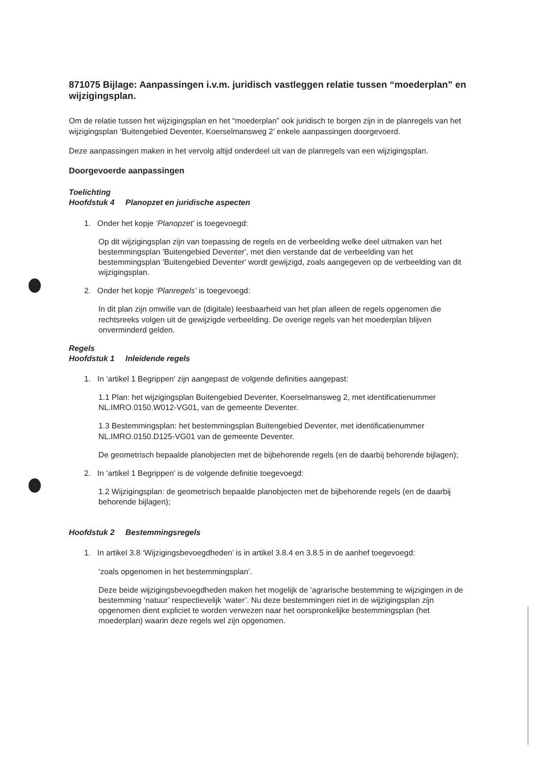871075 Bijlage: Aanpassingen i.v.m. juridisch vastleggen relatie tussen “moederplan” en wijzigingsplan.
Om de relatie tussen het wijzigingsplan en het “moederplan” ook juridisch te borgen zijn in de planregels van het wijzigingsplan ‘Buitengebied Deventer, Koerselmansweg 2’ enkele aanpassingen doorgevoerd.
Deze aanpassingen maken in het vervolg altijd onderdeel uit van de planregels van een wijzigingsplan.
Doorgevoerde aanpassingen
Toelichting
Hoofdstuk 4 Planopzet en juridische aspecten
1. Onder het kopje ‘Planopzet’ is toegevoegd:
Op dit wijzigingsplan zijn van toepassing de regels en de verbeelding welke deel uitmaken van het bestemmingsplan 'Buitengebied Deventer', met dien verstande dat de verbeelding van het bestemmingsplan 'Buitengebied Deventer' wordt gewijzigd, zoals aangegeven op de verbeelding van dit wijzigingsplan.
2. Onder het kopje ‘Planregels’ is toegevoegd:
In dit plan zijn omwille van de (digitale) leesbaarheid van het plan alleen de regels opgenomen die rechtsreeks volgen uit de gewijzigde verbeelding. De overige regels van het moederplan blijven onverminderd gelden.
Regels
Hoofdstuk 1 Inleidende regels
1. In ‘artikel 1 Begrippen’ zijn aangepast de volgende definities aangepast:
1.1 Plan: het wijzigingsplan Buitengebied Deventer, Koerselmansweg 2, met identificatienummer NL.IMRO.0150.W012-VG01, van de gemeente Deventer.
1.3 Bestemmingsplan: het bestemmingsplan Buitengebied Deventer, met identificatienummer NL.IMRO.0150.D125-VG01 van de gemeente Deventer.
De geometrisch bepaalde planobjecten met de bijbehorende regels (en de daarbij behorende bijlagen);
2. In ‘artikel 1 Begrippen’ is de volgende definitie toegevoegd:
1.2 Wijzigingsplan: de geometrisch bepaalde planobjecten met de bijbehorende regels (en de daarbij behorende bijlagen);
Hoofdstuk 2 Bestemmingsregels
1. In artikel 3.8 ‘Wijzigingsbevoegdheden’ is in artikel 3.8.4 en 3.8.5 in de aanhef toegevoegd:
‘zoals opgenomen in het bestemmingsplan’.
Deze beide wijzigingsbevoegdheden maken het mogelijk de ‘agrarische bestemming te wijzigingen in de bestemming ‘natuur’ respectievelijk ‘water’. Nu deze bestemmingen niet in de wijzigingsplan zijn opgenomen dient expliciet te worden verwezen naar het oorspronkelijke bestemmingsplan (het moederplan) waarin deze regels wel zijn opgenomen.